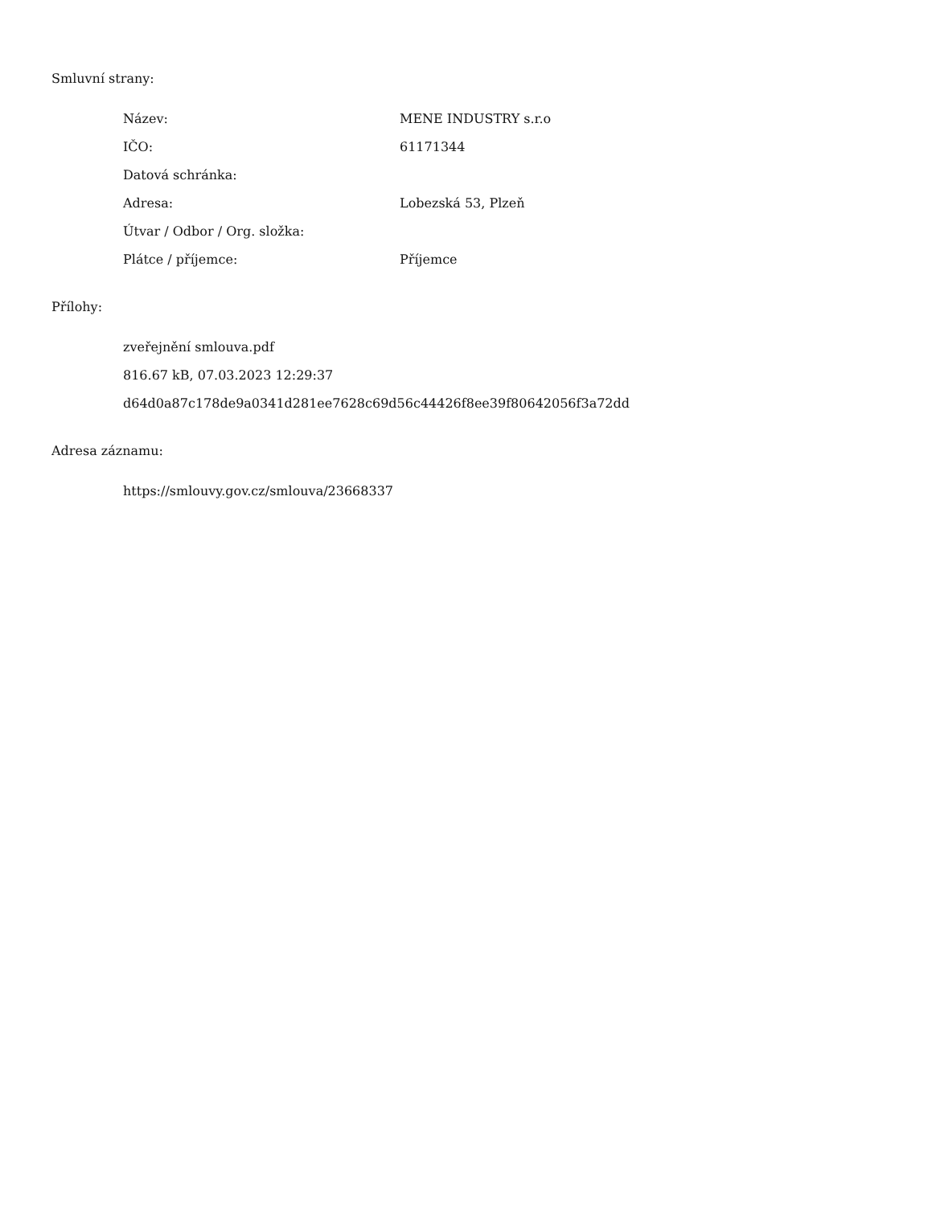Smluvní strany:
| Název: | MENE INDUSTRY s.r.o |
| IČO: | 61171344 |
| Datová schránka: | |
| Adresa: | Lobezská 53, Plzeň |
| Útvar / Odbor / Org. složka: | |
| Plátce / příjemce: | Příjemce |
Přílohy:
zveřejnění smlouva.pdf
816.67 kB, 07.03.2023 12:29:37
d64d0a87c178de9a0341d281ee7628c69d56c44426f8ee39f80642056f3a72dd
Adresa záznamu:
https://smlouvy.gov.cz/smlouva/23668337